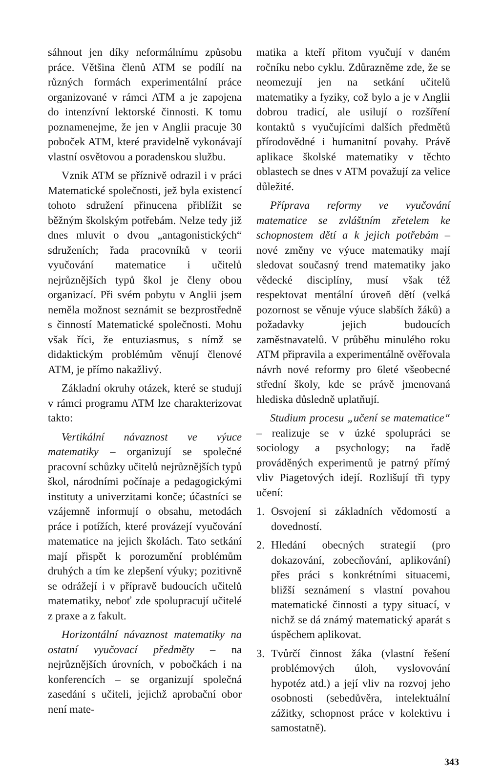sáhnout jen díky neformálnímu způsobu práce. Většina členů ATM se podílí na různých formách experimentální práce organizované v rámci ATM a je zapojena do intenzívní lektorské činnosti. K tomu poznamenejme, že jen v Anglii pracuje 30 poboček ATM, které pravidelně vykonávají vlastní osvětovou a poradenskou službu.
Vznik ATM se příznivě odrazil i v práci Matematické společnosti, jež byla existencí tohoto sdružení přinucena přiblížit se běžným školským potřebám. Nelze tedy již dnes mluvit o dvou „antagonistických“ sdruženích; řada pracovníků v teorii vyučování matematice i učitelů nejrůznějších typů škol je členy obou organizací. Při svém pobytu v Anglii jsem neměla možnost seznámit se bezprostředně s činností Matematické společnosti. Mohu však říci, že entuziasmus, s nímž se didaktickým problémům věnují členové ATM, je přímo nakažlivý.
Základní okruhy otázek, které se studují v rámci programu ATM lze charakterizovat takto:
Vertikální návaznost ve výuce matematiky – organizují se společné pracovní schůzky učitelů nejrůznějších typů škol, národními počínaje a pedagogickými instituty a univerzitami konče; účastníci se vzájemně informují o obsahu, metodách práce i potížích, které provázejí vyučování matematice na jejich školách. Tato setkání mají přispět k porozumění problémům druhých a tím ke zlepšení výuky; pozitivně se odrážejí i v přípravě budoucích učitelů matematiky, neboť zde spolupracují učitelé z praxe a z fakult.
Horizontální návaznost matematiky na ostatní vyučovací předměty – na nejrůznějších úrovních, v pobočkách i na konferencích – se organizují společná zasedání s učiteli, jejichž aprobační obor není mate-
matika a kteří přitom vyučují v daném ročníku nebo cyklu. Zdůrazněme zde, že se neomezují jen na setkání učitelů matematiky a fyziky, což bylo a je v Anglii dobrou tradicí, ale usilují o rozšíření kontaktů s vyučujícími dalších předmětů přírodovědné i humanitní povahy. Právě aplikace školské matematiky v těchto oblastech se dnes v ATM považují za velice důležité.
Příprava reformy ve vyučování matematice se zvláštním zřetelem ke schopnostem dětí a k jejich potřebám – nové změny ve výuce matematiky mají sledovat současný trend matematiky jako vědecké disciplíny, musí však též respektovat mentální úroveň dětí (velká pozornost se věnuje výuce slabších žáků) a požadavky jejich budoucích zaměstnavatelů. V průběhu minulého roku ATM připravila a experimentálně ověřovala návrh nové reformy pro 6leté všeobecné střední školy, kde se právě jmenovaná hlediska důsledně uplatňují.
Studium procesu „učení se matematice“ – realizuje se v úzké spolupráci se sociology a psychology; na řadě prováděných experimentů je patrný přímý vliv Piagetových idejí. Rozlišují tři typy učení:
1. Osvojení si základních vědomostí a dovedností.
2. Hledání obecných strategií (pro dokazování, zobecňování, aplikování) přes práci s konkrétními situacemi, bližší seznámení s vlastní povahou matematické činnosti a typy situací, v nichž se dá známý matematický aparát s úspěchem aplikovat.
3. Tvůrčí činnost žáka (vlastní řešení problémových úloh, vyslovování hypotéz atd.) a její vliv na rozvoj jeho osobnosti (sebedůvěra, intelektuální zážitky, schopnost práce v kolektivu i samostatně).
343